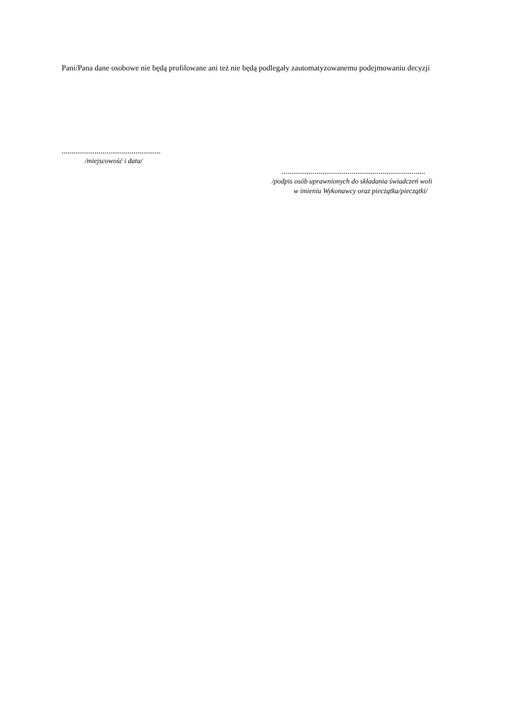Pani/Pana dane osobowe nie będą profilowane ani też nie będą podlegały zautomatyzowanemu podejmowaniu decyzji
...................................................
/miejscowość i data/
..........................................................................
/podpis osób uprawnionych do składania świadczeń woli
w imieniu Wykonawcy oraz pieczątka/pieczątki/